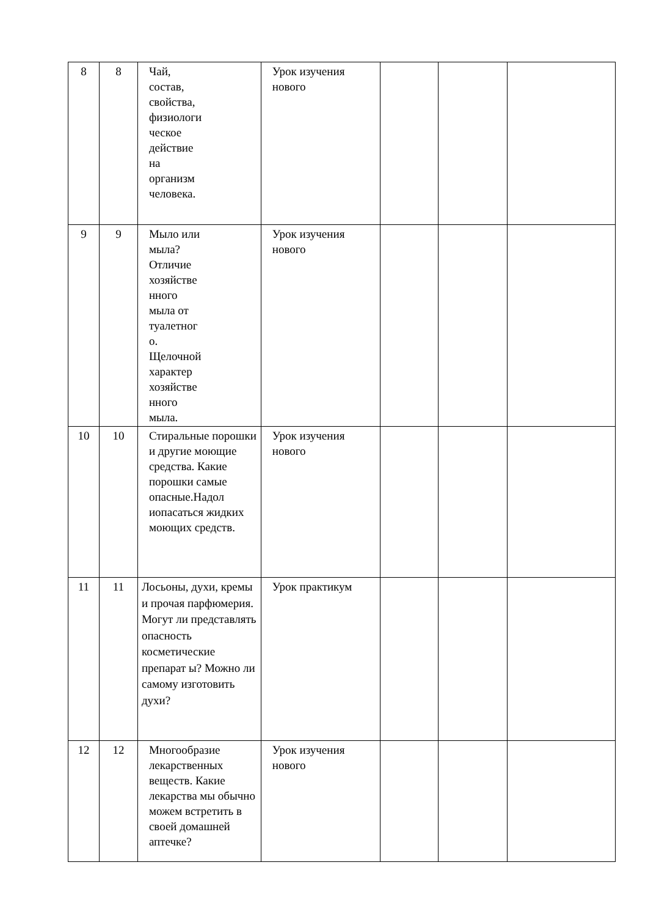| 8 | 8 | Чай, состав, свойства, физиологи ческое действие на организм человека. | Урок изучения нового | | | |
| 9 | 9 | Мыло или мыла? Отличие хозяйстве нного мыла от туалетног о. Щелочной характер хозяйстве нного мыла. | Урок изучения нового | | | |
| 10 | 10 | Стиральные порошки и другие моющие средства. Какие порошки самые опасные.Надол иопасаться жидких моющих средств. | Урок изучения нового | | | |
| 11 | 11 | Лосьоны, духи, кремы и прочая парфюмерия. Могут ли представлять опасность косметические препарат ы? Можно ли самому изготовить духи? | Урок практикум | | | |
| 12 | 12 | Многообразие лекарственных веществ. Какие лекарства мы обычно можем встретить в своей домашней аптечке? | Урок изучения нового | | | |